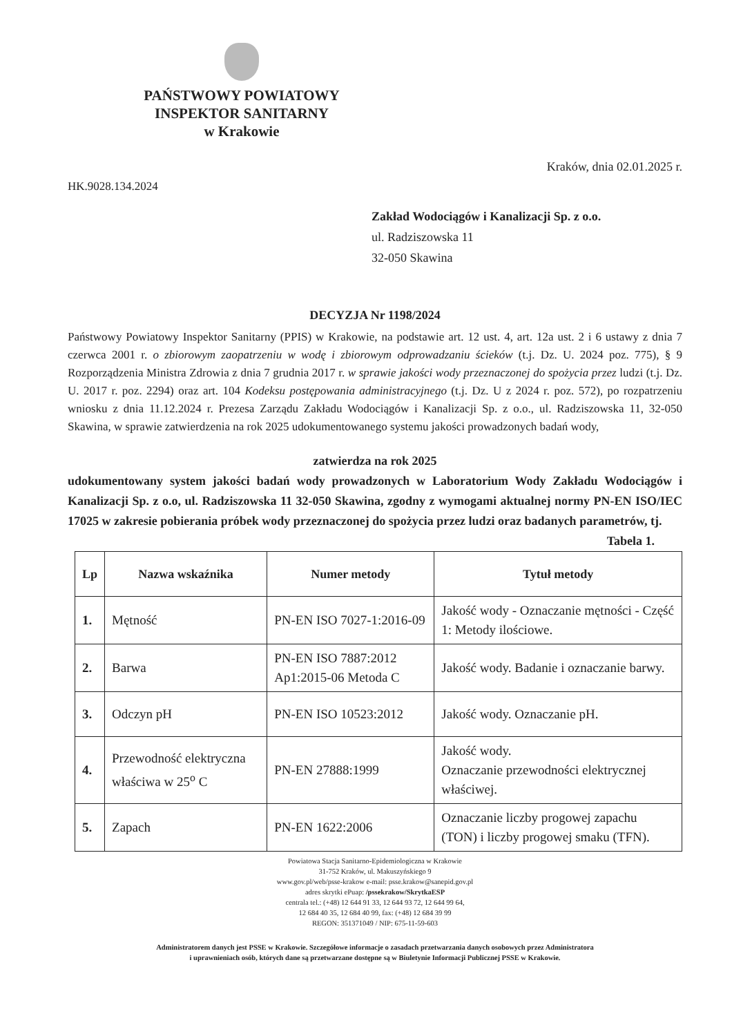PAŃSTWOWY POWIATOWY
INSPEKTOR SANITARNY
w Krakowie
Kraków, dnia 02.01.2025 r.
HK.9028.134.2024
Zakład Wodociągów i Kanalizacji Sp. z o.o.
ul. Radziszowska 11
32-050 Skawina
DECYZJA Nr 1198/2024
Państwowy Powiatowy Inspektor Sanitarny (PPIS) w Krakowie, na podstawie art. 12 ust. 4, art. 12a ust. 2 i 6 ustawy z dnia 7 czerwca 2001 r. o zbiorowym zaopatrzeniu w wodę i zbiorowym odprowadzaniu ścieków (t.j. Dz. U. 2024 poz. 775), § 9 Rozporządzenia Ministra Zdrowia z dnia 7 grudnia 2017 r. w sprawie jakości wody przeznaczonej do spożycia przez ludzi (t.j. Dz. U. 2017 r. poz. 2294) oraz art. 104 Kodeksu postępowania administracyjnego (t.j. Dz. U z 2024 r. poz. 572), po rozpatrzeniu wniosku z dnia 11.12.2024 r. Prezesa Zarządu Zakładu Wodociągów i Kanalizacji Sp. z o.o., ul. Radziszowska 11, 32-050 Skawina, w sprawie zatwierdzenia na rok 2025 udokumentowanego systemu jakości prowadzonych badań wody,
zatwierdza na rok 2025
udokumentowany system jakości badań wody prowadzonych w Laboratorium Wody Zakładu Wodociągów i Kanalizacji Sp. z o.o, ul. Radziszowska 11 32-050 Skawina, zgodny z wymogami aktualnej normy PN-EN ISO/IEC 17025 w zakresie pobierania próbek wody przeznaczonej do spożycia przez ludzi oraz badanych parametrów, tj.
Tabela 1.
| Lp | Nazwa wskaźnika | Numer metody | Tytuł metody |
| --- | --- | --- | --- |
| 1. | Mętność | PN-EN ISO 7027-1:2016-09 | Jakość wody - Oznaczanie mętności - Część 1: Metody ilościowe. |
| 2. | Barwa | PN-EN ISO 7887:2012 Ap1:2015-06 Metoda C | Jakość wody. Badanie i oznaczanie barwy. |
| 3. | Odczyn pH | PN-EN ISO 10523:2012 | Jakość wody. Oznaczanie pH. |
| 4. | Przewodność elektryczna właściwa w 25<sup>o</sup> C | PN-EN 27888:1999 | Jakość wody. Oznaczanie przewodności elektrycznej właściwej. |
| 5. | Zapach | PN-EN 1622:2006 | Oznaczanie liczby progowej zapachu (TON) i liczby progowej smaku (TFN). |
Powiatowa Stacja Sanitarno-Epidemiologiczna w Krakowie
31-752 Kraków, ul. Makuszyńskiego 9
www.gov.pl/web/psse-krakow e-mail: psse.krakow@sanepid.gov.pl
adres skrytki ePuap: /pssekrakow/SkrytkaESP
centrala tel.: (+48) 12 644 91 33, 12 644 93 72, 12 644 99 64,
12 684 40 35, 12 684 40 99, fax: (+48) 12 684 39 99
REGON: 351371049 / NIP: 675-11-59-603
Administratorem danych jest PSSE w Krakowie. Szczegółowe informacje o zasadach przetwarzania danych osobowych przez Administratora
i uprawnieniach osób, których dane są przetwarzane dostępne są w Biuletynie Informacji Publicznej PSSE w Krakowie.